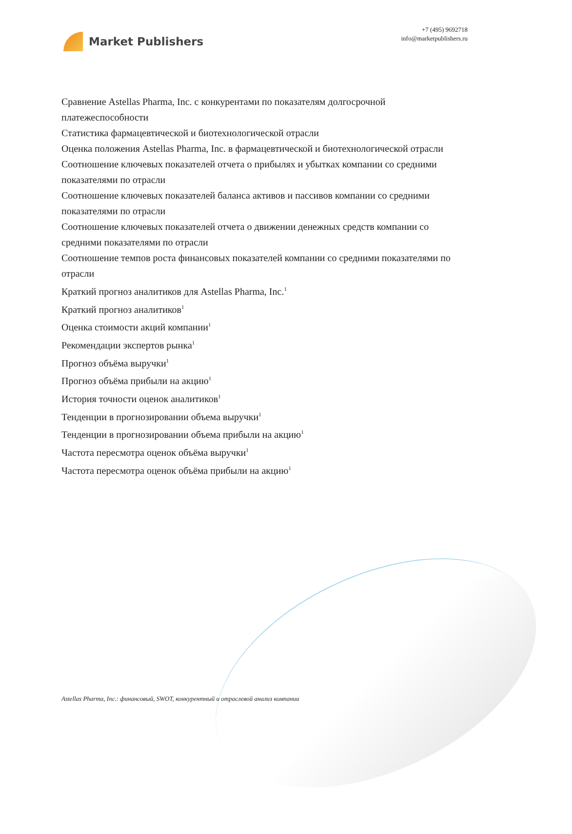Market Publishers
+7 (495) 9692718
info@marketpublishers.ru
Сравнение Astellas Pharma, Inc. с конкурентами по показателям долгосрочной платежеспособности
Статистика фармацевтической и биотехнологической отрасли
Оценка положения Astellas Pharma, Inc. в фармацевтической и биотехнологической отрасли
Соотношение ключевых показателей отчета о прибылях и убытках компании со средними показателями по отрасли
Соотношение ключевых показателей баланса активов и пассивов компании со средними показателями по отрасли
Соотношение ключевых показателей отчета о движении денежных средств компании со средними показателями по отрасли
Соотношение темпов роста финансовых показателей компании со средними показателями по отрасли
Краткий прогноз аналитиков для Astellas Pharma, Inc.<sup>1</sup>
Краткий прогноз аналитиков<sup>1</sup>
Оценка стоимости акций компании<sup>1</sup>
Рекомендации экспертов рынка<sup>1</sup>
Прогноз объёма выручки<sup>1</sup>
Прогноз объёма прибыли на акцию<sup>1</sup>
История точности оценок аналитиков<sup>1</sup>
Тенденции в прогнозировании объема выручки<sup>1</sup>
Тенденции в прогнозировании объема прибыли на акцию<sup>1</sup>
Частота пересмотра оценок объёма выручки<sup>1</sup>
Частота пересмотра оценок объёма прибыли на акцию<sup>1</sup>
Astellas Pharma, Inc.: финансовый, SWOT, конкурентный и отраслевой анализ компании